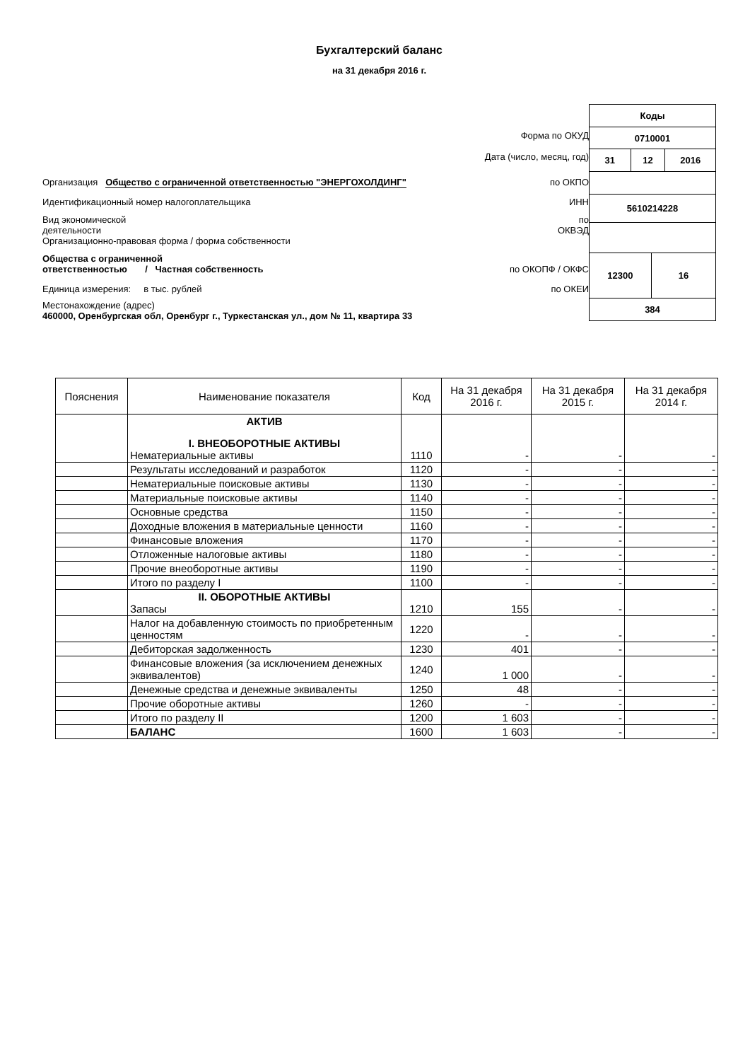Бухгалтерский баланс
на 31 декабря 2016 г.
Форма по ОКУД
Дата (число, месяц, год)
Организация Общество с ограниченной ответственностью "ЭНЕРГОХОЛДИНГ" по ОКПО
Идентификационный номер налогоплательщика ИНН
Вид экономической
деятельности по
ОКВЭД
Организационно-правовая форма / форма собственности
Общества с ограниченной
ответственностью / Частная собственность по ОКОПФ / ОКФС
Единица измерения: в тыс. рублей по ОКЕИ
Местонахождение (адрес)
460000, Оренбургская обл, Оренбург г., Туркестанская ул., дом № 11, квартира 33
| Коды | | | |
| 0710001 | | | |
| 31 | 12 | | 2016 |
| 5610214228 | | | |
| 12300 | | 16 | |
| 384 | | | |
| Пояснения | Наименование показателя | Код | На 31 декабря 2016 г. | На 31 декабря 2015 г. | На 31 декабря 2014 г. |
| --- | --- | --- | --- | --- | --- |
| | АКТИВ I. ВНЕОБОРОТНЫЕ АКТИВЫ Нематериальные активы | 1110 | - | - | - |
| | Результаты исследований и разработок | 1120 | - | - | - |
| | Нематериальные поисковые активы | 1130 | - | - | - |
| | Материальные поисковые активы | 1140 | - | - | - |
| | Основные средства | 1150 | - | - | - |
| | Доходные вложения в материальные ценности | 1160 | - | - | - |
| | Финансовые вложения | 1170 | - | - | - |
| | Отложенные налоговые активы | 1180 | - | - | - |
| | Прочие внеоборотные активы | 1190 | - | - | - |
| | Итого по разделу I | 1100 | - | - | - |
| | II. ОБОРОТНЫЕ АКТИВЫ Запасы | 1210 | 155 | - | - |
| | Налог на добавленную стоимость по приобретенным ценностям | 1220 | - | - | - |
| | Дебиторская задолженность | 1230 | 401 | - | - |
| | Финансовые вложения (за исключением денежных эквивалентов) | 1240 | 1 000 | - | - |
| | Денежные средства и денежные эквиваленты | 1250 | 48 | - | - |
| | Прочие оборотные активы | 1260 | - | - | - |
| | Итого по разделу II | 1200 | 1 603 | - | - |
| | БАЛАНС | 1600 | 1 603 | - | - |